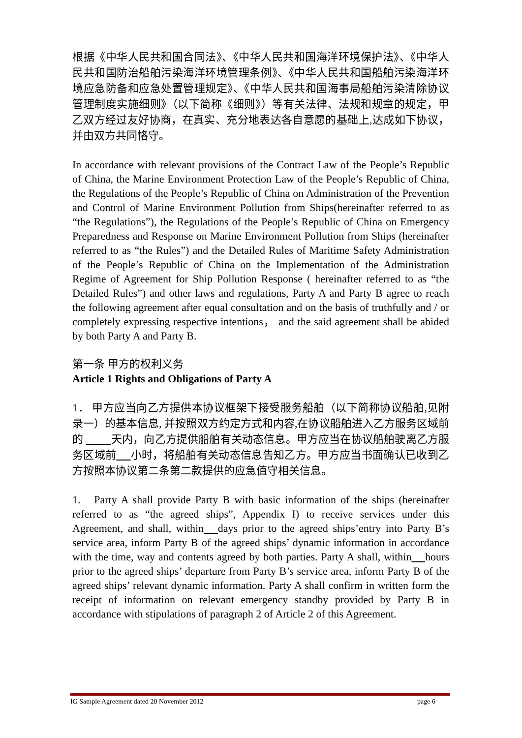根据《中华人民共和国合同法》、《中华人民共和国海洋环境保护法》、《中华人民共和国防治船舶污染海洋环境管理条例》、《中华人民共和国船舶污染海洋环境应急防备和应急处置管理规定》、《中华人民共和国海事局船舶污染清除协议管理制度实施细则》（以下简称《细则》）等有关法律、法规和规章的规定，甲乙双方经过友好协商，在真实、充分地表达各自意愿的基础上,达成如下协议，并由双方共同恪守。
In accordance with relevant provisions of the Contract Law of the People’s Republic of China, the Marine Environment Protection Law of the People’s Republic of China, the Regulations of the People’s Republic of China on Administration of the Prevention and Control of Marine Environment Pollution from Ships(hereinafter referred to as “the Regulations”), the Regulations of the People’s Republic of China on Emergency Preparedness and Response on Marine Environment Pollution from Ships (hereinafter referred to as “the Rules”) and the Detailed Rules of Maritime Safety Administration of the People’s Republic of China on the Implementation of the Administration Regime of Agreement for Ship Pollution Response ( hereinafter referred to as “the Detailed Rules”) and other laws and regulations, Party A and Party B agree to reach the following agreement after equal consultation and on the basis of truthfully and / or completely expressing respective intentions， and the said agreement shall be abided by both Party A and Party B.
第一条 甲方的权利义务
Article 1 Rights and Obligations of Party A
1． 甲方应当向乙方提供本协议框架下接受服务船舶（以下简称协议船舶,见附录一）的基本信息, 并按照双方约定方式和内容,在协议船舶进入乙方服务区域前的 天内，向乙方提供船舶有关动态信息。甲方应当在协议船舶驶离乙方服务区域前 小时，将船舶有关动态信息告知乙方。甲方应当书面确认已收到乙方按照本协议第二条第二款提供的应急值守相关信息。
1. Party A shall provide Party B with basic information of the ships (hereinafter referred to as “the agreed ships”, Appendix I) to receive services under this Agreement, and shall, within days prior to the agreed ships’entry into Party B’s service area, inform Party B of the agreed ships’ dynamic information in accordance with the time, way and contents agreed by both parties. Party A shall, within hours prior to the agreed ships’ departure from Party B’s service area, inform Party B of the agreed ships’ relevant dynamic information. Party A shall confirm in written form the receipt of information on relevant emergency standby provided by Party B in accordance with stipulations of paragraph 2 of Article 2 of this Agreement.
IG Sample Agreement dated 20 November 2012 page 6